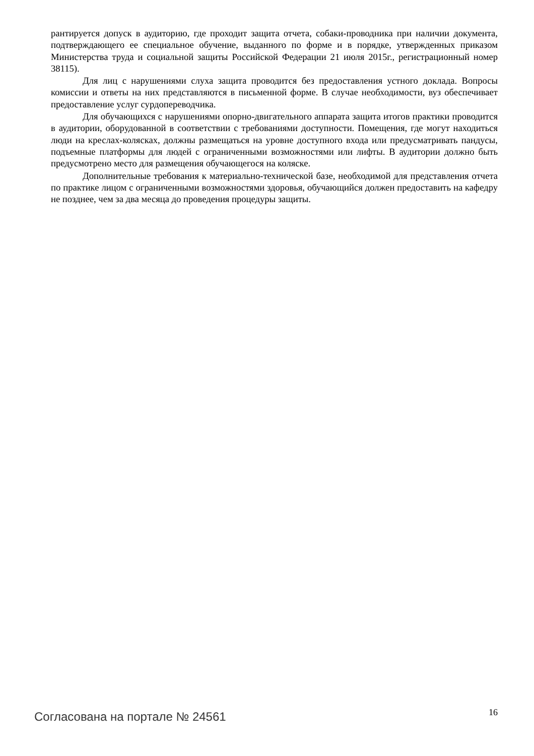рантируется допуск в аудиторию, где проходит защита отчета, собаки-проводника при наличии документа, подтверждающего ее специальное обучение, выданного по форме и в порядке, утвержденных приказом Министерства труда и социальной защиты Российской Федерации 21 июля 2015г., регистрационный номер 38115).
Для лиц с нарушениями слуха защита проводится без предоставления устного доклада. Вопросы комиссии и ответы на них представляются в письменной форме. В случае необходимости, вуз обеспечивает предоставление услуг сурдопереводчика.
Для обучающихся с нарушениями опорно-двигательного аппарата защита итогов практики проводится в аудитории, оборудованной в соответствии с требованиями доступности. Помещения, где могут находиться люди на креслах-колясках, должны размещаться на уровне доступного входа или предусматривать пандусы, подъемные платформы для людей с ограниченными возможностями или лифты. В аудитории должно быть предусмотрено место для размещения обучающегося на коляске.
Дополнительные требования к материально-технической базе, необходимой для представления отчета по практике лицом с ограниченными возможностями здоровья, обучающийся должен предоставить на кафедру не позднее, чем за два месяца до проведения процедуры защиты.
Согласована на портале № 24561 16